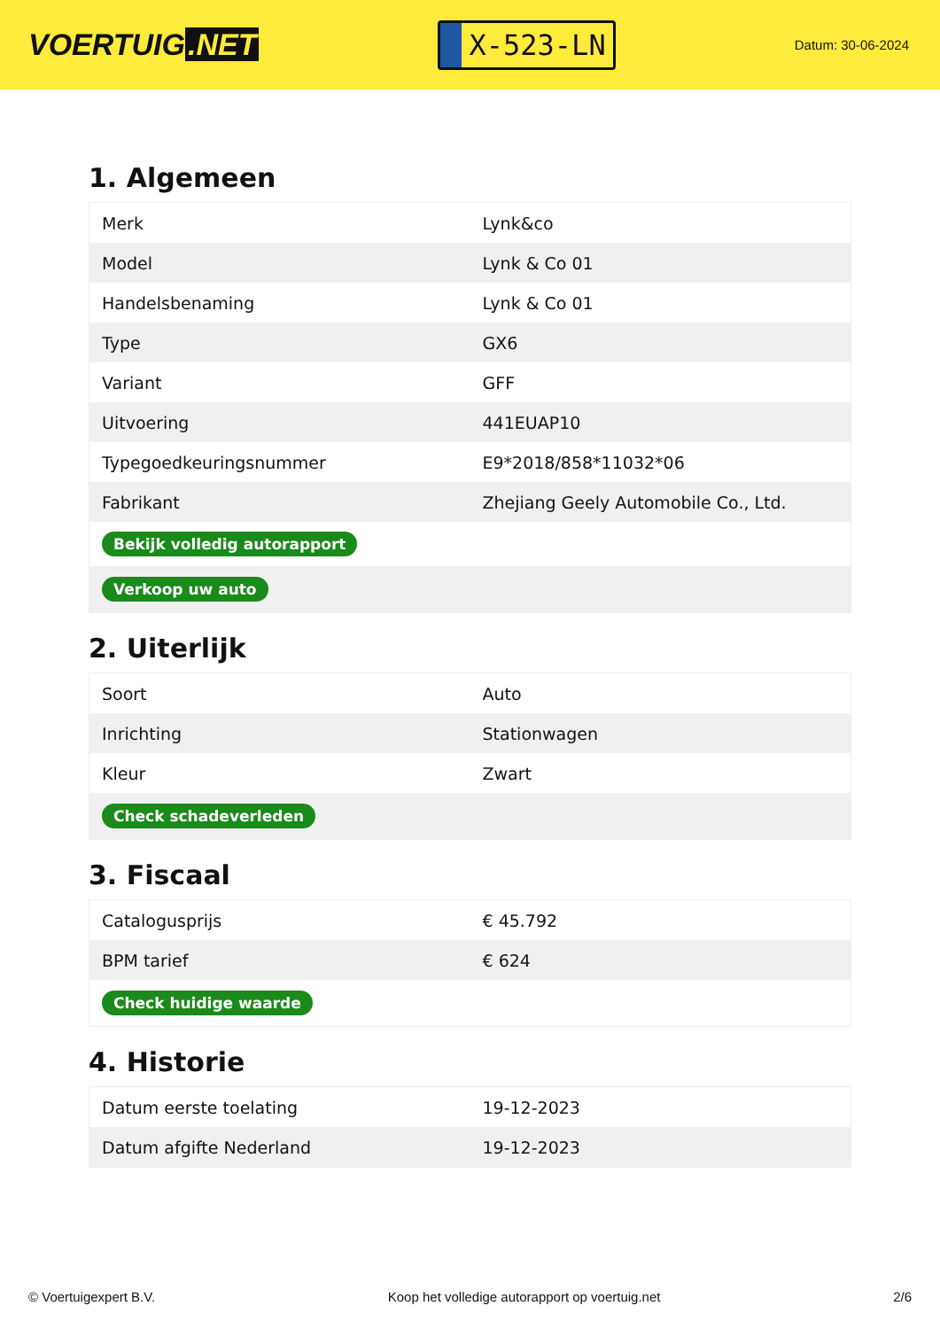VOERTUIG.NET
X-523-LN
Datum: 30-06-2024
1. Algemeen
| Merk | Lynk&co |
| Model | Lynk & Co 01 |
| Handelsbenaming | Lynk & Co 01 |
| Type | GX6 |
| Variant | GFF |
| Uitvoering | 441EUAP10 |
| Typegoedkeuringsnummer | E9*2018/858*11032*06 |
| Fabrikant | Zhejiang Geely Automobile Co., Ltd. |
| Bekijk volledig autorapport | |
| Verkoop uw auto | |
2. Uiterlijk
| Soort | Auto |
| Inrichting | Stationwagen |
| Kleur | Zwart |
| Check schadeverleden | |
3. Fiscaal
| Catalogusprijs | € 45.792 |
| BPM tarief | € 624 |
| Check huidige waarde | |
4. Historie
| Datum eerste toelating | 19-12-2023 |
| Datum afgifte Nederland | 19-12-2023 |
© Voertuigexpert B.V. Koop het volledige autorapport op voertuig.net 2/6